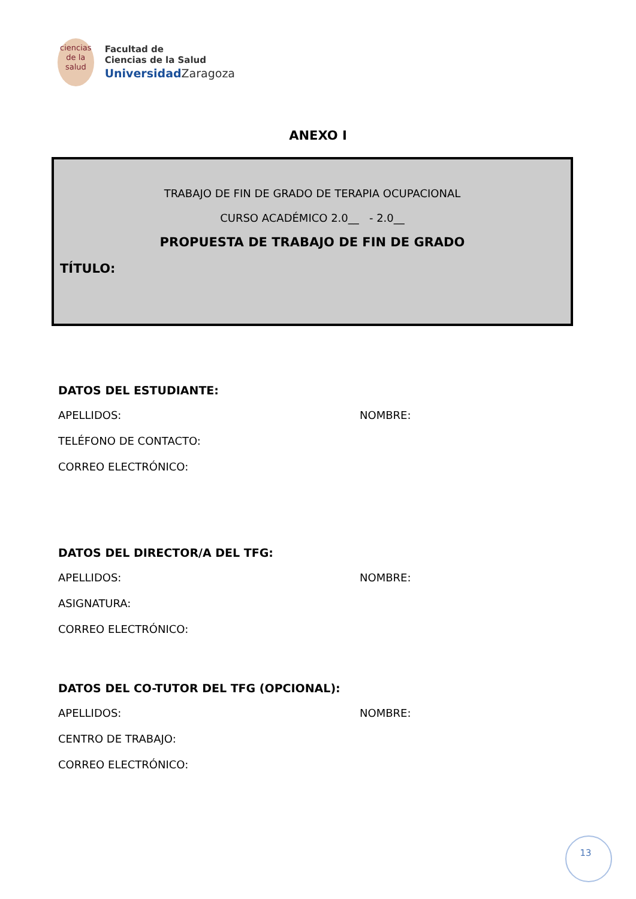ciencias
de la salud
Facultad de
Ciencias de la Salud
Universidad Zaragoza
ANEXO I
TRABAJO DE FIN DE GRADO DE TERAPIA OCUPACIONAL
CURSO ACADÉMICO 2.0__ - 2.0__
PROPUESTA DE TRABAJO DE FIN DE GRADO
TÍTULO:
DATOS DEL ESTUDIANTE:
APELLIDOS: NOMBRE:
TELÉFONO DE CONTACTO:
CORREO ELECTRÓNICO:
DATOS DEL DIRECTOR/A DEL TFG:
APELLIDOS: NOMBRE:
ASIGNATURA:
CORREO ELECTRÓNICO:
DATOS DEL CO-TUTOR DEL TFG (OPCIONAL):
APELLIDOS: NOMBRE:
CENTRO DE TRABAJO:
CORREO ELECTRÓNICO:
13